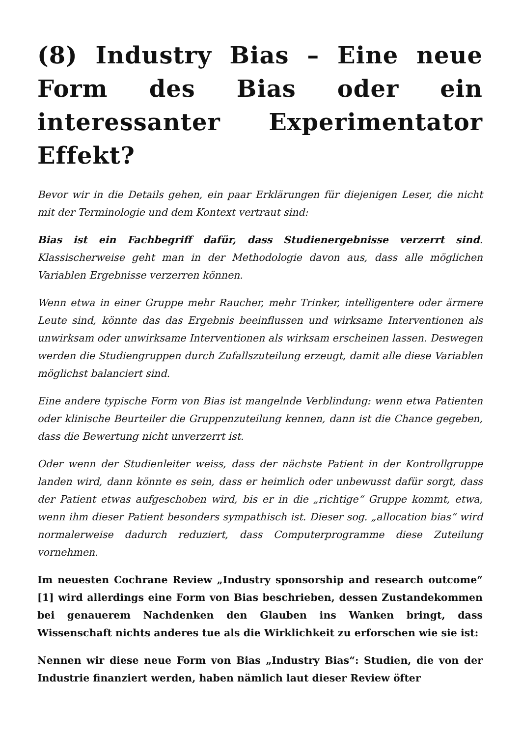(8) Industry Bias – Eine neue Form des Bias oder ein interessanter Experimentator Effekt?
Bevor wir in die Details gehen, ein paar Erklärungen für diejenigen Leser, die nicht mit der Terminologie und dem Kontext vertraut sind:
Bias ist ein Fachbegriff dafür, dass Studienergebnisse verzerrt sind. Klassischerweise geht man in der Methodologie davon aus, dass alle möglichen Variablen Ergebnisse verzerren können.
Wenn etwa in einer Gruppe mehr Raucher, mehr Trinker, intelligentere oder ärmere Leute sind, könnte das das Ergebnis beeinflussen und wirksame Interventionen als unwirksam oder unwirksame Interventionen als wirksam erscheinen lassen. Deswegen werden die Studiengruppen durch Zufallszuteilung erzeugt, damit alle diese Variablen möglichst balanciert sind.
Eine andere typische Form von Bias ist mangelnde Verblindung: wenn etwa Patienten oder klinische Beurteiler die Gruppenzuteilung kennen, dann ist die Chance gegeben, dass die Bewertung nicht unverzerrt ist.
Oder wenn der Studienleiter weiss, dass der nächste Patient in der Kontrollgruppe landen wird, dann könnte es sein, dass er heimlich oder unbewusst dafür sorgt, dass der Patient etwas aufgeschoben wird, bis er in die „richtige“ Gruppe kommt, etwa, wenn ihm dieser Patient besonders sympathisch ist. Dieser sog. „allocation bias“ wird normalerweise dadurch reduziert, dass Computerprogramme diese Zuteilung vornehmen.
Im neuesten Cochrane Review „Industry sponsorship and research outcome“ [1] wird allerdings eine Form von Bias beschrieben, dessen Zustandekommen bei genauerem Nachdenken den Glauben ins Wanken bringt, dass Wissenschaft nichts anderes tue als die Wirklichkeit zu erforschen wie sie ist:
Nennen wir diese neue Form von Bias „Industry Bias“: Studien, die von der Industrie finanziert werden, haben nämlich laut dieser Review öfter